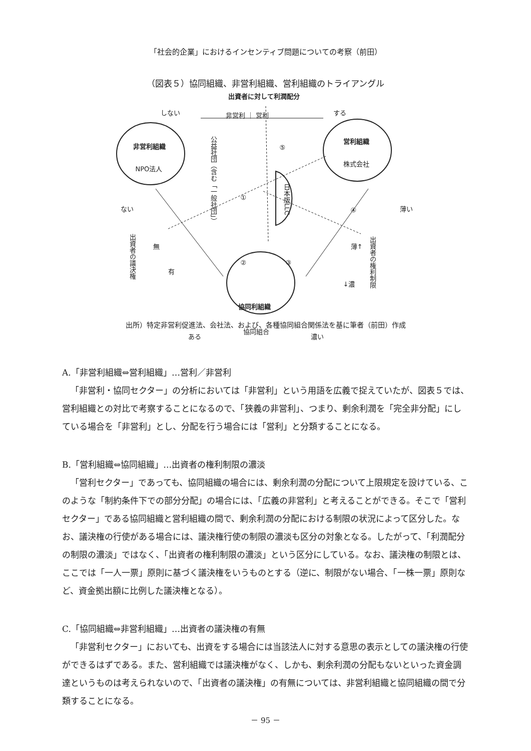「社会的企業」におけるインセンティブ問題についての考察（前田）
（図表５）協同組織、非営利組織、営利組織のトライアングル
出資者に対して利潤配分
しない 非営利 ｜ 営利 する
非営利組織
NPO法人
営利組織
株式会社
公益社団（含む「一般社団」）
⑤
①
日本版LLC
④
ない 薄い
出資者の議決権
無
有
② ③
出資者の権利制限
薄↑
↓濃
協同利組織
協同組合
ある 濃い
出所）特定非営利促進法、会社法、および、各種協同組合関係法を基に筆者（前田）作成
A.「非営利組織⇔営利組織」…営利／非営利
「非営利・協同セクター」の分析においては「非営利」という用語を広義で捉えていたが、図表５では、営利組織との対比で考察することになるので、「狭義の非営利」、つまり、剰余利潤を「完全非分配」にしている場合を「非営利」とし、分配を行う場合には「営利」と分類することになる。
B.「営利組織⇔協同組織」…出資者の権利制限の濃淡
「営利セクター」であっても、協同組織の場合には、剰余利潤の分配について上限規定を設けている、このような「制約条件下での部分分配」の場合には、「広義の非営利」と考えることができる。そこで「営利セクター」である協同組織と営利組織の間で、剰余利潤の分配における制限の状況によって区分した。なお、議決権の行使がある場合には、議決権行使の制限の濃淡も区分の対象となる。したがって、「利潤配分の制限の濃淡」ではなく、「出資者の権利制限の濃淡」という区分にしている。なお、議決権の制限とは、ここでは「一人一票」原則に基づく議決権をいうものとする（逆に、制限がない場合、「一株一票」原則など、資金拠出額に比例した議決権となる）。
C.「協同組織⇔非営利組織」…出資者の議決権の有無
「非営利セクター」においても、出資をする場合には当該法人に対する意思の表示としての議決権の行使ができるはずである。また、営利組織では議決権がなく、しかも、剰余利潤の分配もないといった資金調達というものは考えられないので、「出資者の議決権」の有無については、非営利組織と協同組織の間で分類することになる。
－ 95 －